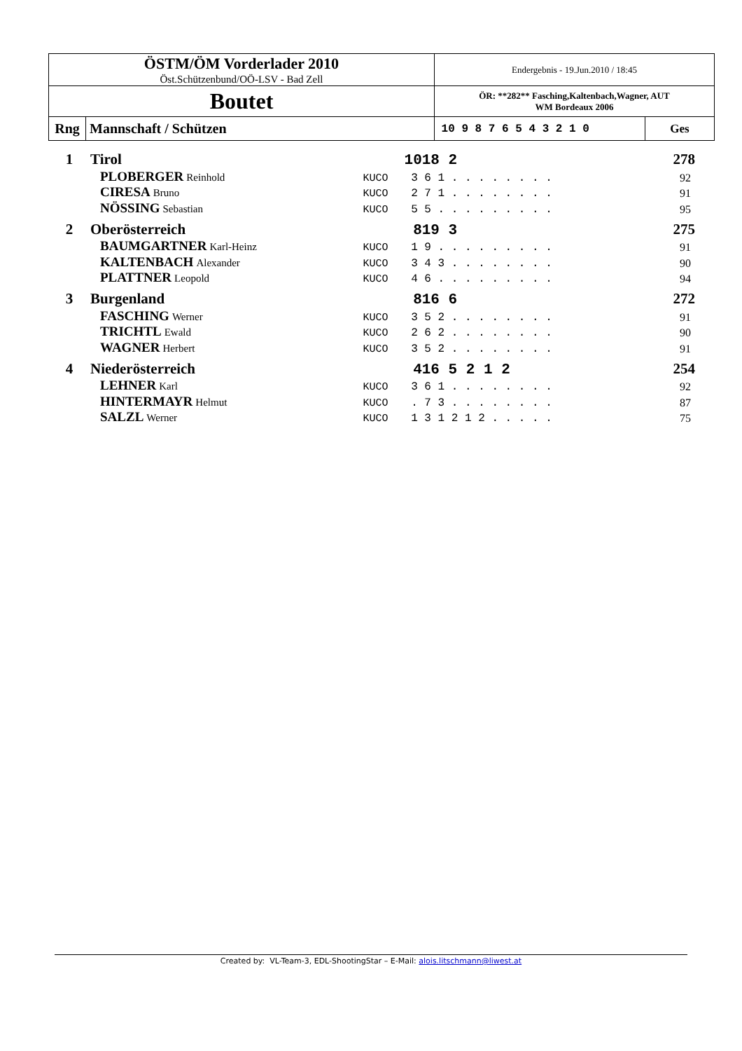| ÖSTM/ÖM Vorderlader 2010 Öst.Schützenbund/OÖ-LSV - Bad Zell | Endergebnis - 19.Jun.2010 / 18:45 | |
| Boutet | ÖR: **282** Fasching,Kaltenbach,Wagner, AUT WM Bordeaux 2006 | |
| Rng Mannschaft / Schützen | 10 9 8 7 6 5 4 3 2 1 0 | Ges |
| 1 | Tirol | | 1018 2 | 278 |
| | PLOBERGER Reinhold | KUCO | 3 6 1 . . . . . . . . | 92 |
| | CIRESA Bruno | KUCO | 2 7 1 . . . . . . . . | 91 |
| | NÖSSING Sebastian | KUCO | 5 5 . . . . . . . . . | 95 |
| 2 | Oberösterreich | | 819 3 | 275 |
| | BAUMGARTNER Karl-Heinz | KUCO | 1 9 . . . . . . . . . | 91 |
| | KALTENBACH Alexander | KUCO | 3 4 3 . . . . . . . . | 90 |
| | PLATTNER Leopold | KUCO | 4 6 . . . . . . . . . | 94 |
| 3 | Burgenland | | 816 6 | 272 |
| | FASCHING Werner | KUCO | 3 5 2 . . . . . . . . | 91 |
| | TRICHTL Ewald | KUCO | 2 6 2 . . . . . . . . | 90 |
| | WAGNER Herbert | KUCO | 3 5 2 . . . . . . . . | 91 |
| 4 | Niederösterreich | | 416 5 2 1 2 | 254 |
| | LEHNER Karl | KUCO | 3 6 1 . . . . . . . . | 92 |
| | HINTERMAYR Helmut | KUCO | . 7 3 . . . . . . . . | 87 |
| | SALZL Werner | KUCO | 1 3 1 2 1 2 . . . . . | 75 |
Created by: VL-Team-3, EDL-ShootingStar – E-Mail: alois.litschmann@liwest.at